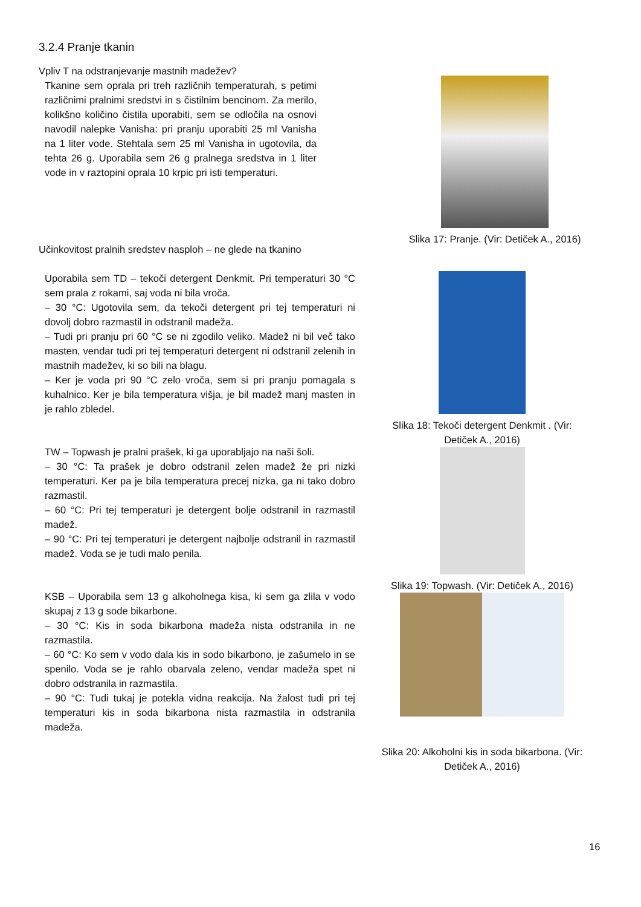3.2.4 Pranje tkanin
Vpliv T na odstranjevanje mastnih madežev?
Tkanine sem oprala pri treh različnih temperaturah, s petimi različnimi pralnimi sredstvi in s čistilnim bencinom. Za merilo, kolikšno količino čistila uporabiti, sem se odločila na osnovi navodil nalepke Vanisha: pri pranju uporabiti 25 ml Vanisha na 1 liter vode. Stehtala sem 25 ml Vanisha in ugotovila, da tehta 26 g. Uporabila sem 26 g pralnega sredstva in 1 liter vode in v raztopini oprala 10 krpic pri isti temperaturi.
Slika 17: Pranje. (Vir: Detiček A., 2016)
Učinkovitost pralnih sredstev nasploh – ne glede na tkanino
Uporabila sem TD – tekoči detergent Denkmit. Pri temperaturi 30 °C sem prala z rokami, saj voda ni bila vroča.
– 30 °C: Ugotovila sem, da tekoči detergent pri tej temperaturi ni dovolj dobro razmastil in odstranil madeža.
– Tudi pri pranju pri 60 °C se ni zgodilo veliko. Madež ni bil več tako masten, vendar tudi pri tej temperaturi detergent ni odstranil zelenih in mastnih madežev, ki so bili na blagu.
– Ker je voda pri 90 °C zelo vroča, sem si pri pranju pomagala s kuhalnico. Ker je bila temperatura višja, je bil madež manj masten in je rahlo zbledel.
Slika 18: Tekoči detergent Denkmit . (Vir: Detiček A., 2016)
Slika 19: Topwash. (Vir: Detiček A., 2016)
Slika 20: Alkoholni kis in soda bikarbona. (Vir: Detiček A., 2016)
TW – Topwash je pralni prašek, ki ga uporabljajo na naši šoli.
– 30 °C: Ta prašek je dobro odstranil zelen madež že pri nizki temperaturi. Ker pa je bila temperatura precej nizka, ga ni tako dobro razmastil.
– 60 °C: Pri tej temperaturi je detergent bolje odstranil in razmastil madež.
– 90 °C: Pri tej temperaturi je detergent najbolje odstranil in razmastil madež. Voda se je tudi malo penila.
KSB – Uporabila sem 13 g alkoholnega kisa, ki sem ga zlila v vodo skupaj z 13 g sode bikarbone.
– 30 °C: Kis in soda bikarbona madeža nista odstranila in ne razmastila.
– 60 °C: Ko sem v vodo dala kis in sodo bikarbono, je zašumelo in se spenilo. Voda se je rahlo obarvala zeleno, vendar madeža spet ni dobro odstranila in razmastila.
– 90 °C: Tudi tukaj je potekla vidna reakcija. Na žalost tudi pri tej temperaturi kis in soda bikarbona nista razmastila in odstranila madeža.
16